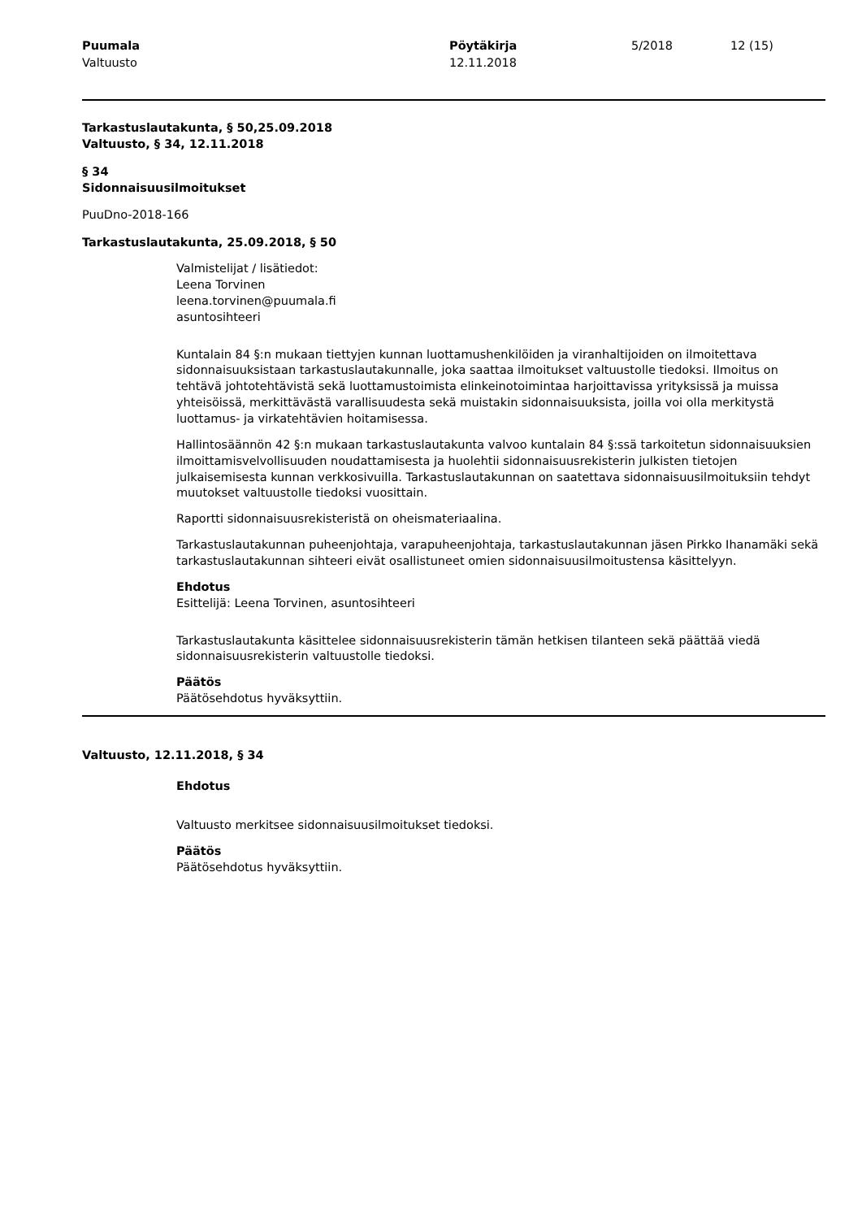Puumala
Valtuusto
Pöytäkirja
12.11.2018
5/2018 12 (15)
Tarkastuslautakunta, § 50,25.09.2018
Valtuusto, § 34, 12.11.2018
§ 34
Sidonnaisuusilmoitukset
PuuDno-2018-166
Tarkastuslautakunta, 25.09.2018, § 50
Valmistelijat / lisätiedot:
Leena Torvinen
leena.torvinen@puumala.fi
asuntosihteeri
Kuntalain 84 §:n mukaan tiettyjen kunnan luottamushenkilöiden ja viranhaltijoiden on ilmoitettava sidonnaisuuksistaan tarkastuslautakunnalle, joka saattaa ilmoitukset valtuustolle tiedoksi. Ilmoitus on tehtävä johtotehtävistä sekä luottamustoimista elinkeinotoimintaa harjoittavissa yrityksissä ja muissa yhteisöissä, merkittävästä varallisuudesta sekä muistakin sidonnaisuuksista, joilla voi olla merkitystä luottamus- ja virkatehtävien hoitamisessa.
Hallintosäännön 42 §:n mukaan tarkastuslautakunta valvoo kuntalain 84 §:ssä tarkoitetun sidonnaisuuksien ilmoittamisvelvollisuuden noudattamisesta ja huolehtii sidonnaisuusrekisterin julkisten tietojen julkaisemisesta kunnan verkkosivuilla. Tarkastuslautakunnan on saatettava sidonnaisuusilmoituksiin tehdyt muutokset valtuustolle tiedoksi vuosittain.
Raportti sidonnaisuusrekisteristä on oheismateriaalina.
Tarkastuslautakunnan puheenjohtaja, varapuheenjohtaja, tarkastuslautakunnan jäsen Pirkko Ihanamäki sekä tarkastuslautakunnan sihteeri eivät osallistuneet omien sidonnaisuusilmoitustensa käsittelyyn.
Ehdotus
Esittelijä: Leena Torvinen, asuntosihteeri
Tarkastuslautakunta käsittelee sidonnaisuusrekisterin tämän hetkisen tilanteen sekä päättää viedä sidonnaisuusrekisterin valtuustolle tiedoksi.
Päätös
Päätösehdotus hyväksyttiin.
Valtuusto, 12.11.2018, § 34
Ehdotus
Valtuusto merkitsee sidonnaisuusilmoitukset tiedoksi.
Päätös
Päätösehdotus hyväksyttiin.